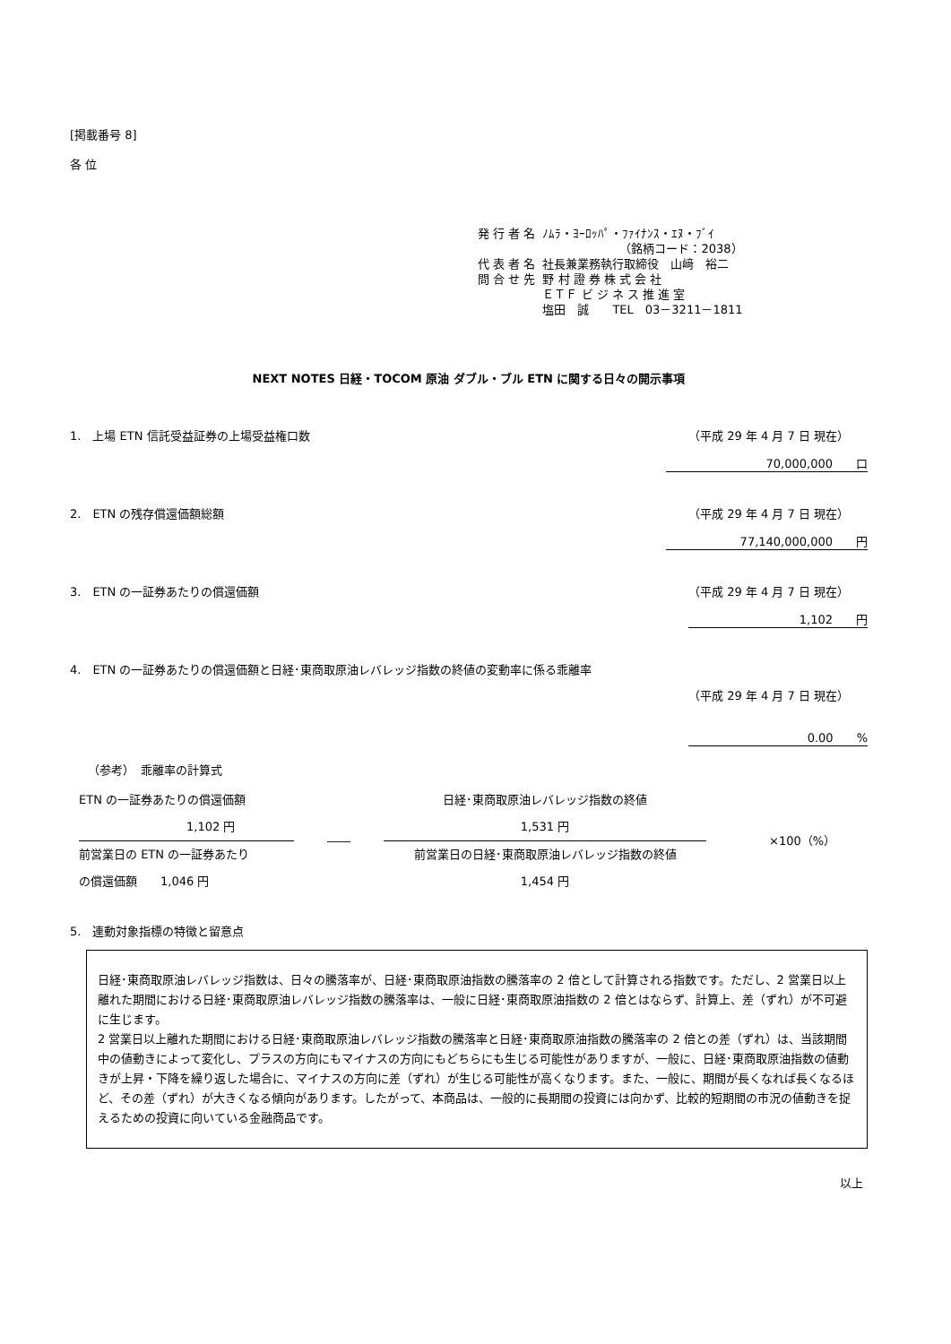[掲載番号 8]
各 位
| 発 行 者 名 | ﾉﾑﾗ・ﾖｰﾛｯﾊﾟ・ﾌｧｲﾅﾝｽ・ｴﾇ・ﾌﾞｲ （銘柄コード：2038） |
| 代 表 者 名 | 社長兼業務執行取締役 山﨑 裕二 |
| 問 合 せ 先 | 野 村 證 券 株 式 会 社 ＥＴＦ ビ ジ ネ ス 推 進 室 塩田 誠 TEL 03－3211－1811 |
NEXT NOTES 日経・TOCOM 原油 ダブル・ブル ETN に関する日々の開示事項
1.　上場 ETN 信託受益証券の上場受益権口数 （平成 29 年 4 月 7 日 現在）
70,000,000　　口
2.　ETN の残存償還価額総額 （平成 29 年 4 月 7 日 現在）
77,140,000,000　　円
3.　ETN の一証券あたりの償還価額 （平成 29 年 4 月 7 日 現在）
1,102　　円
4.　ETN の一証券あたりの償還価額と日経･東商取原油レバレッジ指数の終値の変動率に係る乖離率
（平成 29 年 4 月 7 日 現在）
0.00　　%
（参考）　乖離率の計算式
ETN の一証券あたりの償還価額
1,102 円
前営業日の ETN の一証券あたり
の償還価額　　1,046 円
――
日経･東商取原油レバレッジ指数の終値
1,531 円
前営業日の日経･東商取原油レバレッジ指数の終値
1,454 円
×100（%）
5.　連動対象指標の特徴と留意点
日経･東商取原油レバレッジ指数は、日々の騰落率が、日経･東商取原油指数の騰落率の 2 倍として計算される指数です。ただし、2 営業日以上離れた期間における日経･東商取原油レバレッジ指数の騰落率は、一般に日経･東商取原油指数の 2 倍とはならず、計算上、差（ずれ）が不可避に生じます。
2 営業日以上離れた期間における日経･東商取原油レバレッジ指数の騰落率と日経･東商取原油指数の騰落率の 2 倍との差（ずれ）は、当該期間中の値動きによって変化し、プラスの方向にもマイナスの方向にもどちらにも生じる可能性がありますが、一般に、日経･東商取原油指数の値動きが上昇・下降を繰り返した場合に、マイナスの方向に差（ずれ）が生じる可能性が高くなります。また、一般に、期間が長くなれば長くなるほど、その差（ずれ）が大きくなる傾向があります。したがって、本商品は、一般的に長期間の投資には向かず、比較的短期間の市況の値動きを捉えるための投資に向いている金融商品です。
以上